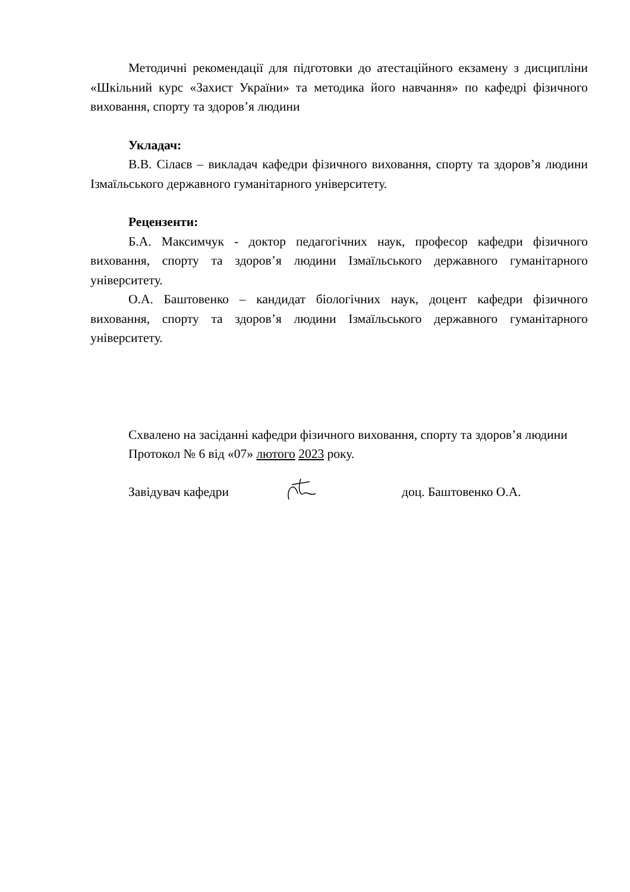Методичні рекомендації для підготовки до атестаційного екзамену з дисципліни «Шкільний курс «Захист України» та методика його навчання» по кафедрі фізичного виховання, спорту та здоров’я людини
Укладач:
В.В. Сілаєв – викладач кафедри фізичного виховання, спорту та здоров’я людини Ізмаїльського державного гуманітарного університету.
Рецензенти:
Б.А. Максимчук - доктор педагогічних наук, професор кафедри фізичного виховання, спорту та здоров’я людини Ізмаїльського державного гуманітарного університету.
О.А. Баштовенко – кандидат біологічних наук, доцент кафедри фізичного виховання, спорту та здоров’я людини Ізмаїльського державного гуманітарного університету.
Схвалено на засіданні кафедри фізичного виховання, спорту та здоров’я людини
Протокол № 6 від «07» лютого 2023 року.
Завідувач кафедри доц. Баштовенко О.А.